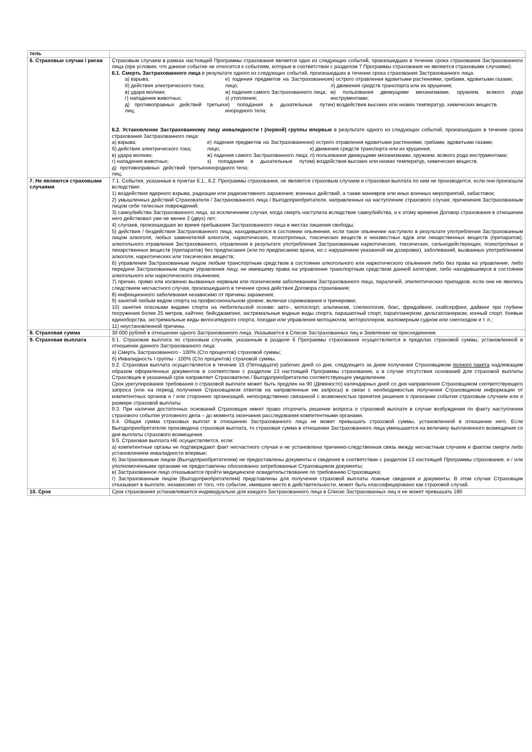| тель | |
| 6. Страховые случаи / риски | Страховым случаем в рамках настоящей Программы страхования является одно из следующих событий, произошедших в течение срока страхования Застрахованного лица (при условии, что данное событие не относится к событиям, которые в соответствии с разделом 7 Программы страхования не являются страховыми случаями): 6.1. Смерть Застрахованного лица в результате одного из следующих событий, произошедших в течение срока страхования Застрахованного лица: а) взрыва; б) действия электрического тока; в) удара молнии; г) нападения животных; д) противоправных действий третьих лиц; е) падения предметов на Застрахованное лицо; ж) падения самого Застрахованного лица; з) утопления; и) попадания в дыхательные пути инородного тела; к) острого отравления ядовитыми растениями, грибами, ядовитыми газами; л) движения средств транспорта или их крушения; м) пользования движущими механизмами, оружием, всякого рода инструментами; н) воздействия высоких или низких температур, химических веществ. 6.2. Установление Застрахованному лицу инвалидности I (первой) группы впервые в результате одного из следующих событий, произошедших в течение срока страхования Застрахованного лица: а) взрыва; б) действия электрического тока; в) удара молнии; г) нападения животных; д) противоправных действий третьих лиц; е) падения предметов на Застрахованное лицо; ж) падения самого Застрахованного лица; з) попадания в дыхательные пути инородного тела; и) острого отравления ядовитыми растениями, грибами, ядовитыми газами; к) движения средств транспорта или их крушения; л) пользования движущими механизмами, оружием, всякого рода инструментами; м) воздействия высоких или низких температур, химических веществ. |
| 7. Не являются страховыми случаями | 7.1. События, указанные в пунктах 6.1., 6.2. Программы страхования, не являются страховым случаем и страховая выплата по ним не производится, если они произошли вследствие: 1) воздействия ядерного взрыва, радиации или радиоактивного заражения; военных действий, а также маневров или иных военных мероприятий, забастовок; 2) умышленных действий Страхователя / Застрахованного лица / Выгодоприобретателя, направленных на наступление страхового случая; причинения Застрахованным лицом себе телесных повреждений; 3) самоубийства Застрахованного лица, за исключением случая, когда смерть наступила вследствие самоубийства, и к этому времени Договор страхования в отношении него действовал уже не менее 2 (двух) лет; 4) случаев, произошедших во время пребывания Застрахованного лица в местах лишения свободы; 5) действия / бездействия Застрахованного лица, находившегося в состоянии опьянения, если такое опьянение наступило в результате употребления Застрахованным лицом алкоголя, любых заменителей алкоголя, наркотических, психотропных, токсических веществ и неизвестных ядов или лекарственных веществ (препаратов); алкогольного отравления Застрахованного, отравления в результате употребления Застрахованным наркотических, токсических, сильнодействующих, психотропных и лекарственных веществ (препаратов) без предписания (или по предписанию врача, но с нарушением указанной им дозировки), заболеваний, вызванных употреблением алкоголя, наркотических или токсических веществ; 6) управления Застрахованным лицом любым транспортным средством в состоянии алкогольного или наркотического опьянения либо без права на управление, либо передачи Застрахованным лицом управления лицу, не имевшему права на управление транспортным средством данной категории, либо находившемуся в состоянии алкогольного или наркотического опьянения; 7) причин, прямо или косвенно вызванных нервным или психическим заболеванием Застрахованного лица, параличей, эпилептических припадков, если они не явились следствием несчастного случая, произошедшего в течение срока действия Договора страхования; 8) инфекционного заболевания независимо от причины заражения; 9) занятий любым видом спорта на профессиональном уровне, включая соревнования и тренировки; 10) занятия опасными видами спорта на любительской основе: авто-, мотоспорт, альпинизм, спелеология, бокс, фридайвинг, скайсерфинг, дайвинг при глубине погружения более 25 метров, кайтинг, бейсджампинг, экстремальные водные виды спорта, парашютный спорт, парапланеризм, дельтапланеризм, конный спорт, боевые единоборства, экстремальные виды велосипедного спорта, поездки или управления мотоциклом, мотороллером, маломерным судном или снегоходом и т. п.; 11) неустановленной причины. |
| 8. Страховая сумма | 30 000 рублей в отношении одного Застрахованного лица. Указывается в Списке Застрахованных лиц и Заявлении на присоединение. |
| 9. Страховая выплата | 9.1. Страховая выплата по страховым случаям, указанным в разделе 6 Программы страхования осуществляется в пределах страховой суммы, установленной в отношении данного Застрахованного лица: а) Смерть Застрахованного - 100% (Сто процентов) страховой суммы; б) Инвалидность I группы - 100% (Сто процентов) страховой суммы. 9.2. Страховая выплата осуществляется в течение 15 (Пятнадцати) рабочих дней со дня, следующего за днем получения Страховщиком полного пакета надлежащим образом оформленных документов в соответствии с разделом 13 настоящей Программы страхования, а в случае отсутствия оснований для страховой выплаты Страховщик в указанный срок направляет Страхователю / Выгодоприобретателю соответствующее уведомление. Срок урегулирования требования о страховой выплате может быть продлен на 90 (Девяносто) календарных дней со дня направления Страховщиком соответствующего запроса (или на период получения Страховщиком ответов на направленные им запросы) в связи с необходимостью получения Страховщиком информации от компетентных органов и / или сторонних организаций, непосредственно связанной с возможностью принятия решения о признании события страховым случаем или о размере страховой выплаты. 9.3. При наличии достаточных оснований Страховщик имеет право отсрочить решение вопроса о страховой выплате в случае возбуждения по факту наступления страхового события уголовного дела – до момента окончания расследования компетентными органами. 9.4. Общая сумма страховых выплат в отношении Застрахованного лица не может превышать страховой суммы, установленной в отношении него. Если Выгодоприобретателю произведена страховая выплата, то страховая сумма в отношении Застрахованного лица уменьшается на величину выплаченного возмещения со дня выплаты страхового возмещения. 9.5. Страховая выплата НЕ осуществляется, если: а) компетентные органы не подтверждают факт несчастного случая и не установлена причинно-следственная связь между несчастным случаем и фактом смерти либо установлением инвалидности впервые; б) Застрахованным лицом (Выгодоприобретателем) не предоставлены документы и сведения в соответствии с разделом 13 настоящей Программы страхования, и / или уполномоченными органами не предоставлены обоснованно затребованные Страховщиком документы; в) Застрахованное лицо отказывается пройти медицинское освидетельствование по требованию Страховщика; г) Застрахованным лицом (Выгодоприобретателем) представлены для получения страховой выплаты ложные сведения и документы. В этом случае Страховщик отказывает в выплате, независимо от того, что событие, имевшее место в действительности, может быть классифицировано как страховой случай. |
| 10. Срок | Срок страхования устанавливается индивидуально для каждого Застрахованного лица в Списке Застрахованных лиц и не может превышать 180 |